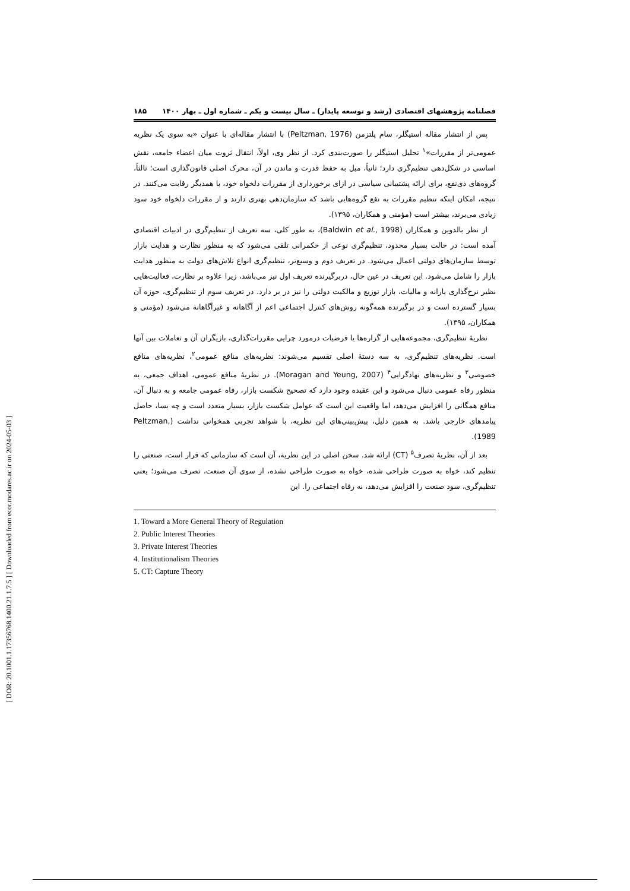[ DOR: 20.1001.1.17356768.1400.21.1.7.5 ] [ Downloaded from ecor.modares.ac.ir on 2024-05-03 ]
فصلنامه پژوهشهای اقتصادی (رشد و توسعه پایدار) ـ سال بیست و یکم ـ شماره اول ـ بهار ۱۴۰۰ ۱۸۵
پس از انتشار مقاله استیگلر، سام پلتزمن (Peltzman, 1976) با انتشار مقاله‌ای با عنوان «به سوی یک نظریه عمومی‌تر از مقررات»<sup>۱</sup> تحلیل استیگلر را صورت‌بندی کرد. از نظر وی، اولاً، انتقال ثروت میان اعضاء جامعه، نقش اساسی در شکل‌دهی تنظیم‌گری دارد؛ ثانیاً، میل به حفظ قدرت و ماندن در آن، محرک اصلی قانون‌گذاری است؛ ثالثاً، گروه‌های ذی‌نفع، برای ارائه پشتیبانی سیاسی در ازای برخورداری از مقررات دلخواه خود، با همدیگر رقابت می‌کنند. در نتیجه، امکان اینکه تنظیم مقررات به نفع گروه‌هایی باشد که سازمان‌دهی بهتری دارند و از مقررات دلخواه خود سود زیادی می‌برند، بیشتر است (مؤمنی و همکاران، ۱۳۹۵).
از نظر بالدوین و همکاران (Baldwin et al., 1998)، به طور کلی، سه تعریف از تنظیم‌گری در ادبیات اقتصادی آمده است: در حالت بسیار محدود، تنظیم‌گری نوعی از حکمرانی تلقی می‌شود که به منظور نظارت و هدایت بازار توسط سازمان‌های دولتی اعمال می‌شود. در تعریف دوم و وسیع‌تر، تنظیم‌گری انواع تلاش‌های دولت به منظور هدایت بازار را شامل می‌شود. این تعریف در عین حال، دربرگیرنده تعریف اول نیز می‌باشد، زیرا علاوه بر نظارت، فعالیت‌هایی نظیر نرخ‌گذاری یارانه و مالیات، بازار توزیع و مالکیت دولتی را نیز در بر دارد. در تعریف سوم از تنظیم‌گری، حوزه آن بسیار گسترده است و در برگیرنده همه‌گونه روش‌های کنترل اجتماعی اعم از آگاهانه و غیرآگاهانه می‌شود (مؤمنی و همکاران، ۱۳۹۵).
نظریهٔ تنظیم‌گری، مجموعه‌هایی از گزاره‌ها یا فرضیات درمورد چرایی مقررات‌گذاری، بازیگران آن و تعاملات بین آنها است. نظریه‌های تنظیم‌گری، به سه دستهٔ اصلی تقسیم می‌شوند: نظریه‌های منافع عمومی<sup>۲</sup>، نظریه‌های منافع خصوصی<sup>۳</sup> و نظریه‌های نهادگرایی<sup>۴</sup> (Moragan and Yeung, 2007). در نظریهٔ منافع عمومی، اهداف جمعی، به منظور رفاه عمومی دنبال می‌شود و این عقیده وجود دارد که تصحیح شکست بازار، رفاه عمومی جامعه و به دنبال آن، منافع همگانی را افزایش می‌دهد، اما واقعیت این است که عوامل شکست بازار، بسیار متعدد است و چه بسا، حاصل پیامدهای خارجی باشد. به همین دلیل، پیش‌بینی‌های این نظریه، با شواهد تجربی همخوانی نداشت (Peltzman, 1989).
بعد از آن، نظریهٔ تصرف<sup>۵</sup> (CT) ارائه شد. سخن اصلی در این نظریه، آن است که سازمانی که قرار است، صنعتی را تنظیم کند، خواه به صورت طراحی شده، خواه به صورت طراحی نشده، از سوی آن صنعت، تصرف می‌شود؛ یعنی تنظیم‌گری، سود صنعت را افزایش می‌دهد، نه رفاه اجتماعی را. این
1. Toward a More General Theory of Regulation
2. Public Interest Theories
3. Private Interest Theories
4. Institutionalism Theories
5. CT: Capture Theory